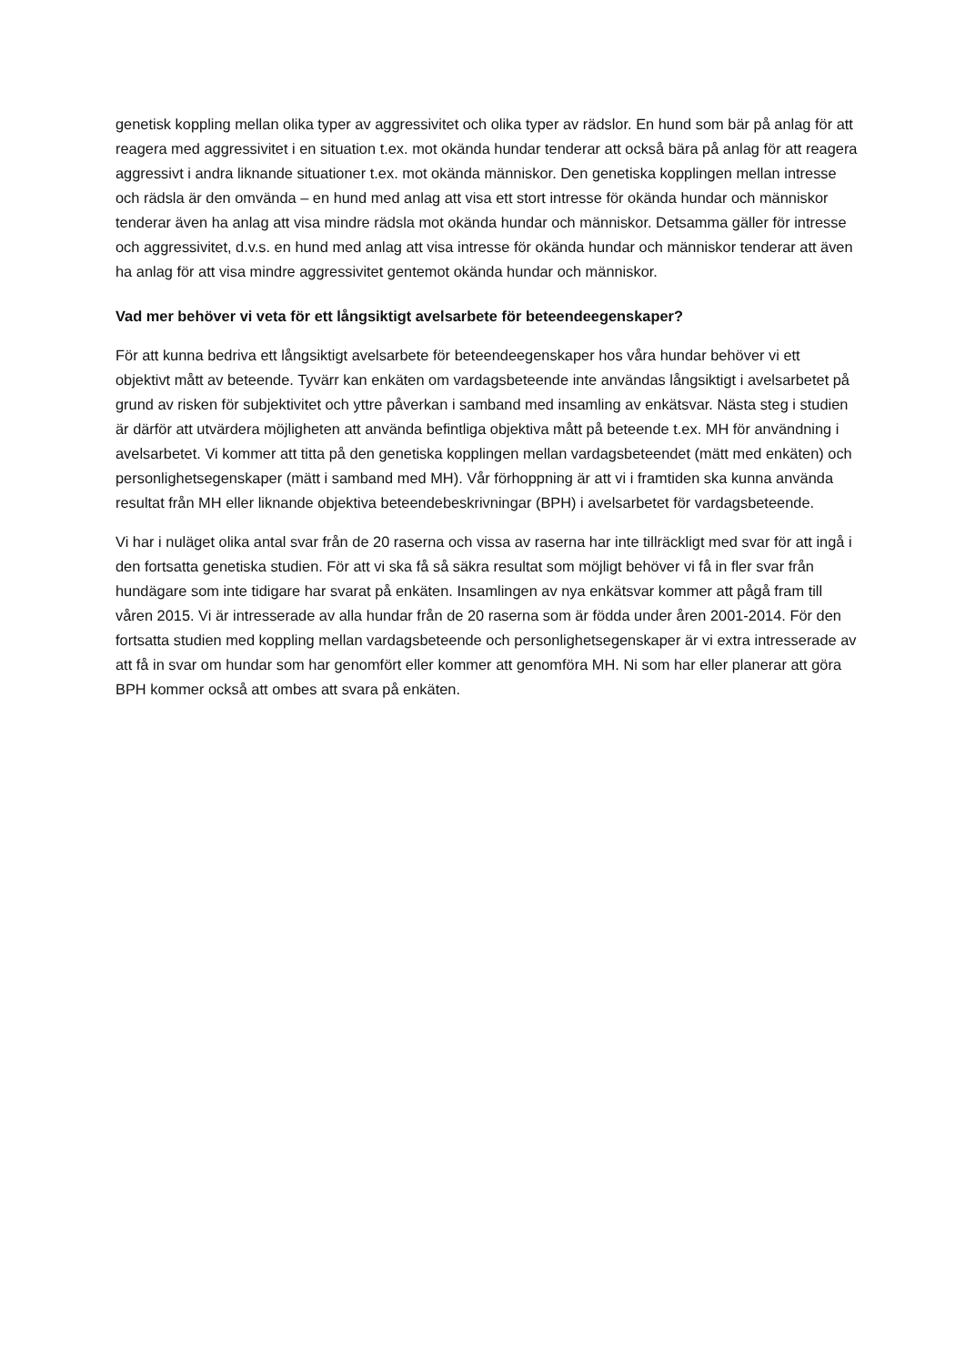genetisk koppling mellan olika typer av aggressivitet och olika typer av rädslor. En hund som bär på anlag för att reagera med aggressivitet i en situation t.ex. mot okända hundar tenderar att också bära på anlag för att reagera aggressivt i andra liknande situationer t.ex. mot okända människor. Den genetiska kopplingen mellan intresse och rädsla är den omvända – en hund med anlag att visa ett stort intresse för okända hundar och människor tenderar även ha anlag att visa mindre rädsla mot okända hundar och människor. Detsamma gäller för intresse och aggressivitet, d.v.s. en hund med anlag att visa intresse för okända hundar och människor tenderar att även ha anlag för att visa mindre aggressivitet gentemot okända hundar och människor.
Vad mer behöver vi veta för ett långsiktigt avelsarbete för beteendeegenskaper?
För att kunna bedriva ett långsiktigt avelsarbete för beteendeegenskaper hos våra hundar behöver vi ett objektivt mått av beteende. Tyvärr kan enkäten om vardagsbeteende inte användas långsiktigt i avelsarbetet på grund av risken för subjektivitet och yttre påverkan i samband med insamling av enkätsvar. Nästa steg i studien är därför att utvärdera möjligheten att använda befintliga objektiva mått på beteende t.ex. MH för användning i avelsarbetet. Vi kommer att titta på den genetiska kopplingen mellan vardagsbeteendet (mätt med enkäten) och personlighetsegenskaper (mätt i samband med MH). Vår förhoppning är att vi i framtiden ska kunna använda resultat från MH eller liknande objektiva beteendebeskrivningar (BPH) i avelsarbetet för vardagsbeteende.
Vi har i nuläget olika antal svar från de 20 raserna och vissa av raserna har inte tillräckligt med svar för att ingå i den fortsatta genetiska studien. För att vi ska få så säkra resultat som möjligt behöver vi få in fler svar från hundägare som inte tidigare har svarat på enkäten. Insamlingen av nya enkätsvar kommer att pågå fram till våren 2015. Vi är intresserade av alla hundar från de 20 raserna som är födda under åren 2001-2014. För den fortsatta studien med koppling mellan vardagsbeteende och personlighetsegenskaper är vi extra intresserade av att få in svar om hundar som har genomfört eller kommer att genomföra MH. Ni som har eller planerar att göra BPH kommer också att ombes att svara på enkäten.